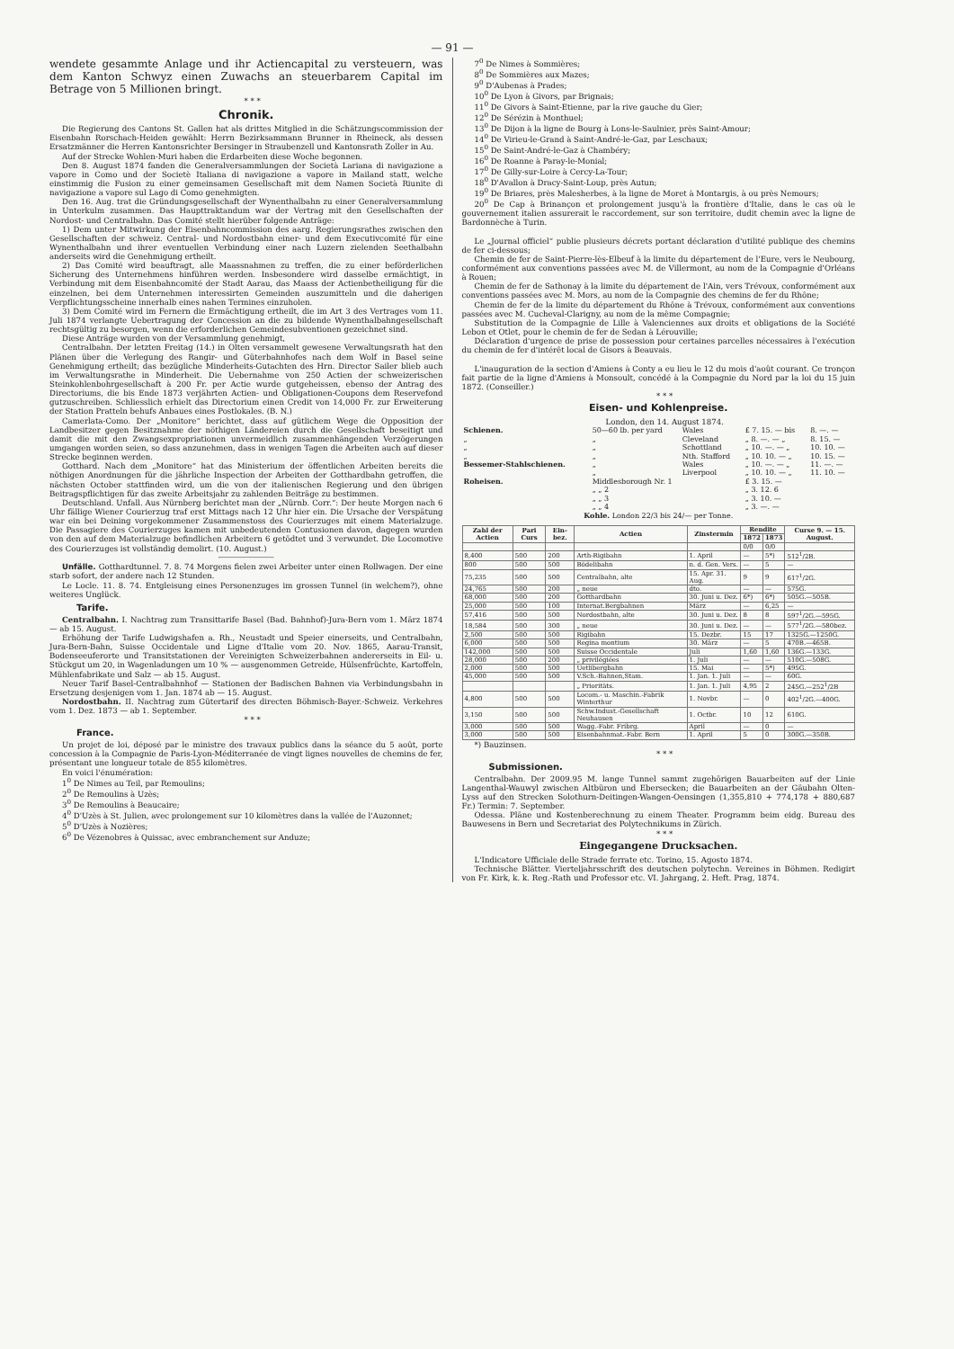— 91 —
wendete gesammte Anlage und ihr Actiencapital zu versteuern, was dem Kanton Schwyz einen Zuwachs an steuerbarem Capital im Betrage von 5 Millionen bringt.
* * *
Chronik.
Die Regierung des Cantons St. Gallen hat als drittes Mitglied in die Schätzungscommission der Eisenbahn Rorschach-Heiden gewählt: Herrn Bezirksammann Brunner in Rheineck, als dessen Ersatzmänner die Herren Kantonsrichter Bersinger in Straubenzell und Kantonsrath Zoller in Au.
Auf der Strecke Wohlen-Muri haben die Erdarbeiten diese Woche begonnen.
Den 8. August 1874 fanden die Generalversammlungen der Società Lariana di navigazione a vapore in Como und der Societè Italiana di navigazione a vapore in Mailand statt, welche einstimmig die Fusion zu einer gemeinsamen Gesellschaft mit dem Namen Società Riunite di navigazione a vapore sul Lago di Como genehmigten.
Den 16. Aug. trat die Gründungsgesellschaft der Wynenthalbahn zu einer Generalversammlung in Unterkulm zusammen. Das Haupttraktandum war der Vertrag mit den Gesellschaften der Nordost- und Centralbahn. Das Comité stellt hierüber folgende Anträge:
1) Dem unter Mitwirkung der Eisenbahncommission des aarg. Regierungsrathes zwischen den Gesellschaften der schweiz. Central- und Nordostbahn einer- und dem Executivcomité für eine Wynenthalbahn und ihrer eventuellen Verbindung einer nach Luzern zielenden Seethalbahn anderseits wird die Genehmigung ertheilt.
2) Das Comité wird beauftragt, alle Maassnahmen zu treffen, die zu einer beförderlichen Sicherung des Unternehmens hinführen werden. Insbesondere wird dasselbe ermächtigt, in Verbindung mit dem Eisenbahncomité der Stadt Aarau, das Maass der Actienbetheiligung für die einzelnen, bei dem Unternehmen interessirten Gemeinden auszumitteln und die daherigen Verpflichtungsscheine innerhalb eines nahen Termines einzuholen.
3) Dem Comité wird im Fernern die Ermächtigung ertheilt, die im Art 3 des Vertrages vom 11. Juli 1874 verlangte Uebertragung der Concession an die zu bildende Wynenthalbahngesellschaft rechtsgültig zu besorgen, wenn die erforderlichen Gemeindesubventionen gezeichnet sind.
Diese Anträge wurden von der Versammlung genehmigt,
Centralbahn. Der letzten Freitag (14.) in Olten versammelt gewesene Verwaltungsrath hat den Plänen über die Verlegung des Rangir- und Güterbahnhofes nach dem Wolf in Basel seine Genehmigung ertheilt; das bezügliche Minderheits-Gutachten des Hrn. Director Sailer blieb auch im Verwaltungsrathe in Minderheit. Die Uebernahme von 250 Actien der schweizerischen Steinkohlenbohrgesellschaft à 200 Fr. per Actie wurde gutgeheissen, ebenso der Antrag des Directoriums, die bis Ende 1873 verjährten Actien- und Obligationen-Coupons dem Reservefond gutzuschreiben. Schliesslich erhielt das Directorium einen Credit von 14,000 Fr. zur Erweiterung der Station Pratteln behufs Anbaues eines Postlokales. (B. N.)
Camerlata-Como. Der „Monitore“ berichtet, dass auf gütlichem Wege die Opposition der Landbesitzer gegen Besitznahme der nöthigen Ländereien durch die Gesellschaft beseitigt und damit die mit den Zwangsexpropriationen unvermeidlich zusammenhängenden Verzögerungen umgangen worden seien, so dass anzunehmen, dass in wenigen Tagen die Arbeiten auch auf dieser Strecke beginnen werden.
Gotthard. Nach dem „Monitore“ hat das Ministerium der öffentlichen Arbeiten bereits die nöthigen Anordnungen für die jährliche Inspection der Arbeiten der Gotthardbahn getroffen, die nächsten October stattfinden wird, um die von der italienischen Regierung und den übrigen Beitragspflichtigen für das zweite Arbeitsjahr zu zahlenden Beiträge zu bestimmen.
Deutschland. Unfall. Aus Nürnberg berichtet man der „Nürnb. Corr.“: Der heute Morgen nach 6 Uhr fällige Wiener Courierzug traf erst Mittags nach 12 Uhr hier ein. Die Ursache der Verspätung war ein bei Deining vorgekommener Zusammenstoss des Courierzuges mit einem Materialzuge. Die Passagiere des Courierzuges kamen mit unbedeutenden Contusionen davon, dagegen wurden von den auf dem Materialzuge befindlichen Arbeitern 6 getödtet und 3 verwundet. Die Locomotive des Courierzuges ist vollständig demolirt. (10. August.)
Unfälle. Gotthardtunnel. 7. 8. 74 Morgens fielen zwei Arbeiter unter einen Rollwagen. Der eine starb sofort, der andere nach 12 Stunden.
Le Locle. 11. 8. 74. Entgleisung eines Personenzuges im grossen Tunnel (in welchem?), ohne weiteres Unglück.
Tarife.
Centralbahn. I. Nachtrag zum Transittarife Basel (Bad. Bahnhof)-Jura-Bern vom 1. März 1874 — ab 15. August.
Erhöhung der Tarife Ludwigshafen a. Rh., Neustadt und Speier einerseits, und Centralbahn, Jura-Bern-Bahn, Suisse Occidentale und Ligne d'Italie vom 20. Nov. 1865, Aarau-Transit, Bodenseeuferorte und Transitstationen der Vereinigten Schweizerbahnen andererseits in Eil- u. Stückgut um 20, in Wagenladungen um 10 % — ausgenommen Getreide, Hülsenfrüchte, Kartoffeln, Mühlenfabrikate und Salz — ab 15. August.
Neuer Tarif Basel-Centralbahnhof — Stationen der Badischen Bahnen via Verbindungsbahn in Ersetzung desjenigen vom 1. Jan. 1874 ab — 15. August.
Nordostbahn. II. Nachtrag zum Gütertarif des directen Böhmisch-Bayer.-Schweiz. Verkehres vom 1. Dez. 1873 — ab 1. September.
* * *
France.
Un projet de loi, déposé par le ministre des travaux publics dans la séance du 5 août, porte concession à la Compagnie de Paris-Lyon-Méditerranée de vingt lignes nouvelles de chemins de fer, présentant une longueur totale de 855 kilomètres.
En voici l'énumération:
1<sup>0</sup> De Nimes au Teil, par Remoulins;
2<sup>0</sup> De Remoulins à Uzès;
3<sup>0</sup> De Remoulins à Beaucaire;
4<sup>0</sup> D'Uzès à St. Julien, avec prolongement sur 10 kilomètres dans la vallée de l'Auzonnet;
5<sup>0</sup> D'Uzès à Nozières;
6<sup>0</sup> De Vézenobres à Quissac, avec embranchement sur Anduze;
7<sup>0</sup> De Nimes à Sommières;
8<sup>0</sup> De Sommières aux Mazes;
9<sup>0</sup> D'Aubenas à Prades;
10<sup>0</sup> De Lyon à Givors, par Brignais;
11<sup>0</sup> De Givors à Saint-Etienne, par la rive gauche du Gier;
12<sup>0</sup> De Sérézin à Monthuel;
13<sup>0</sup> De Dijon à la ligne de Bourg à Lons-le-Saulnier, près Saint-Amour;
14<sup>0</sup> De Virieu-le-Grand à Saint-André-le-Gaz, par Leschaux;
15<sup>0</sup> De Saint-André-le-Gaz à Chambéry;
16<sup>0</sup> De Roanne à Paray-le-Monial;
17<sup>0</sup> De Gilly-sur-Loire à Cercy-La-Tour;
18<sup>0</sup> D'Avallon à Dracy-Saint-Loup, près Autun;
19<sup>0</sup> De Briares, près Malesherbes, à la ligne de Moret à Montargis, à ou près Nemours;
20<sup>0</sup> De Cap à Brinançon et prolongement jusqu'à la frontière d'Italie, dans le cas où le gouvernement italien assurerait le raccordement, sur son territoire, dudit chemin avec la ligne de Bardonnèche à Turin.
Le „Journal officiel“ publie plusieurs décrets portant déclaration d'utilité publique des chemins de fer ci-dessous;
Chemin de fer de Saint-Pierre-lès-Elbeuf à la limite du département de l'Eure, vers le Neubourg, conformément aux conventions passées avec M. de Villermont, au nom de la Compagnie d'Orléans à Rouen;
Chemin de fer de Sathonay à la limite du département de l'Ain, vers Trévoux, conformément aux conventions passées avec M. Mors, au nom de la Compagnie des chemins de fer du Rhône;
Chemin de fer de la limite du département du Rhône à Trévoux, conformément aux conventions passées avec M. Cucheval-Clarigny, au nom de la même Compagnie;
Substitution de la Compagnie de Lille à Valenciennes aux droits et obligations de la Société Lebon et Otlet, pour le chemin de fer de Sedan à Lérouville;
Déclaration d'urgence de prise de possession pour certaines parcelles nécessaires à l'exécution du chemin de fer d'intérêt local de Gisors à Beauvais.
L'inauguration de la section d'Amiens à Conty a eu lieu le 12 du mois d'août courant. Ce tronçon fait partie de la ligne d'Amiens à Monsoult, concédé à la Compagnie du Nord par la loi du 15 juin 1872. (Conseiller.)
* * *
Eisen- und Kohlenpreise.
London, den 14. August 1874.
| Schienen. | 50—60 lb. per yard | Wales | £ 7. 15. — bis | 8. —. — |
| „ | „ | Cleveland | „ 8. —. — „ | 8. 15. — |
| „ | „ | Schottland | „ 10. —. — „ | 10. 10. — |
| „ | „ | Nth. Stafford | „ 10. 10. — „ | 10. 15. — |
| Bessemer-Stahlschienen. | „ | Wales | „ 10. —. — „ | 11. —. — |
| | „ | Liverpool | „ 10. 10. — „ | 11. 10. — |
| Roheisen. | Middlesborough Nr. 1 | | £ 3. 15. — | |
| | „ „ 2 | | „ 3. 12. 6 | |
| | „ „ 3 | | „ 3. 10. — | |
| | „ „ 4 | | „ 3. —. — | |
| Kohle. London 22/3 bis 24/— per Tonne. | | | | |
| Zahl der Actien | Pari Curs | Ein-bez. | Actien | Zinstermin | Rendite | | Curse 9. — 15. August. |
| --- | --- | --- | --- | --- | --- | --- | --- |
| | | | | | 1872 | 1873 | |
| | | | | | 0/0 | 0/0 | |
| 8,400 | 500 | 200 | Arth-Rigibahn | 1. April | — | 5*) | 512<sup>1</sup>/2B. |
| 800 | 500 | 500 | Bödelibahn | n. d. Gen. Vers. | — | 5 | — |
| 75,235 | 500 | 500 | Centralbahn, alte | 15. Apr. 31. Aug. | 9 | 9 | 617<sup>1</sup>/2G. |
| 24,765 | 500 | 200 | „ neue | dto. | — | — | 575G. |
| 68,000 | 500 | 200 | Gotthardbahn | 30. Juni u. Dez. | 6*) | 6*) | 505G.—505B. |
| 25,000 | 500 | 100 | Internat.Bergbahnen | März | — | 6,25 | — |
| 57,416 | 500 | 500 | Nordostbahn, alte | 30. Juni u. Dez. | 8 | 8 | 597<sup>1</sup>/2G.—595G. |
| 18,584 | 500 | 300 | „ neue | 30. Juni u. Dez. | — | — | 577<sup>1</sup>/2G.—580bez. |
| 2,500 | 500 | 500 | Rigibahn | 15. Dezbr. | 15 | 17 | 1325G.—1250G. |
| 6,000 | 500 | 500 | Regina montium | 30. März | — | 5 | 470B.—465B. |
| 142,000 | 500 | 500 | Suisse Occidentale | Juli | 1,60 | 1,60 | 136G.—133G. |
| 28,000 | 500 | 200 | „ privilégiées | 1. Juli | — | — | 510G.—508G. |
| 2,000 | 500 | 500 | Uetlibergbahn | 15. Mai | — | 5*) | 495G. |
| 45,000 | 500 | 500 | V.Sch.-Bahnen,Stam. | 1. Jan. 1. Juli | — | — | 60G. |
| | | | „ Prioritäts. | 1. Jan. 1. Juli | 4,95 | 2 | 245G.—252<sup>1</sup>/2B |
| 4,800 | 500 | 500 | Locom.- u. Maschin.-Fabrik Winterthur | 1. Novbr. | — | 0 | 402<sup>1</sup>/2G.—400G. |
| 3,150 | 500 | 500 | Schw.Indust.-Gesellschaft Neuhausen | 1. Octbr. | 10 | 12 | 610G. |
| 3,000 | 500 | 500 | Wagg.-Fabr. Fribrg. | April | — | 0 | — |
| 3,000 | 500 | 500 | Eisenbahnmat.-Fabr. Bern | 1. April | 5 | 0 | 300G.—350B. |
*) Bauzinsen.
* * *
Submissionen.
Centralbahn. Der 2009.95 M. lange Tunnel sammt zugehörigen Bauarbeiten auf der Linie Langenthal-Wauwyl zwischen Altbüron und Ebersecken; die Bauarbeiten an der Gäubahn Olten-Lyss auf den Strecken Solothurn-Deitingen-Wangen-Oensingen (1,355,810 + 774,178 + 880,687 Fr.) Termin: 7. September.
Odessa. Pläne und Kostenberechnung zu einem Theater. Programm beim eidg. Bureau des Bauwesens in Bern und Secretariat des Polytechnikums in Zürich.
* * *
Eingegangene Drucksachen.
L'Indicatore Ufficiale delle Strade ferrate etc. Torino, 15. Agosto 1874.
Technische Blätter. Vierteljahrsschrift des deutschen polytechn. Vereines in Böhmen. Redigirt von Fr. Kirk, k. k. Reg.-Rath und Professor etc. VI. Jahrgang, 2. Heft. Prag, 1874.